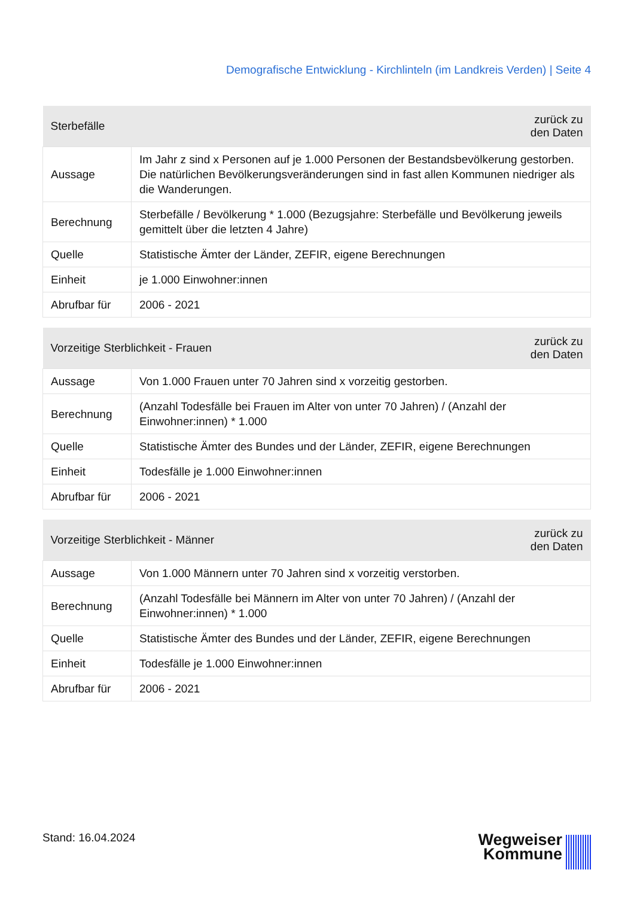Demografische Entwicklung - Kirchlinteln (im Landkreis Verden) | Seite 4
| Sterbefälle | | zurück zu den Daten |
| --- | --- | --- |
| Aussage | Im Jahr z sind x Personen auf je 1.000 Personen der Bestandsbevölkerung gestorben. Die natürlichen Bevölkerungsveränderungen sind in fast allen Kommunen niedriger als die Wanderungen. | |
| Berechnung | Sterbefälle / Bevölkerung * 1.000 (Bezugsjahre: Sterbefälle und Bevölkerung jeweils gemittelt über die letzten 4 Jahre) | |
| Quelle | Statistische Ämter der Länder, ZEFIR, eigene Berechnungen | |
| Einheit | je 1.000 Einwohner:innen | |
| Abrufbar für | 2006 - 2021 | |
| Vorzeitige Sterblichkeit - Frauen | | zurück zu den Daten |
| --- | --- | --- |
| Aussage | Von 1.000 Frauen unter 70 Jahren sind x vorzeitig gestorben. | |
| Berechnung | (Anzahl Todesfälle bei Frauen im Alter von unter 70 Jahren) / (Anzahl der Einwohner:innen) * 1.000 | |
| Quelle | Statistische Ämter des Bundes und der Länder, ZEFIR, eigene Berechnungen | |
| Einheit | Todesfälle je 1.000 Einwohner:innen | |
| Abrufbar für | 2006 - 2021 | |
| Vorzeitige Sterblichkeit - Männer | | zurück zu den Daten |
| --- | --- | --- |
| Aussage | Von 1.000 Männern unter 70 Jahren sind x vorzeitig verstorben. | |
| Berechnung | (Anzahl Todesfälle bei Männern im Alter von unter 70 Jahren) / (Anzahl der Einwohner:innen) * 1.000 | |
| Quelle | Statistische Ämter des Bundes und der Länder, ZEFIR, eigene Berechnungen | |
| Einheit | Todesfälle je 1.000 Einwohner:innen | |
| Abrufbar für | 2006 - 2021 | |
Stand: 16.04.2024
Wegweiser
Kommune